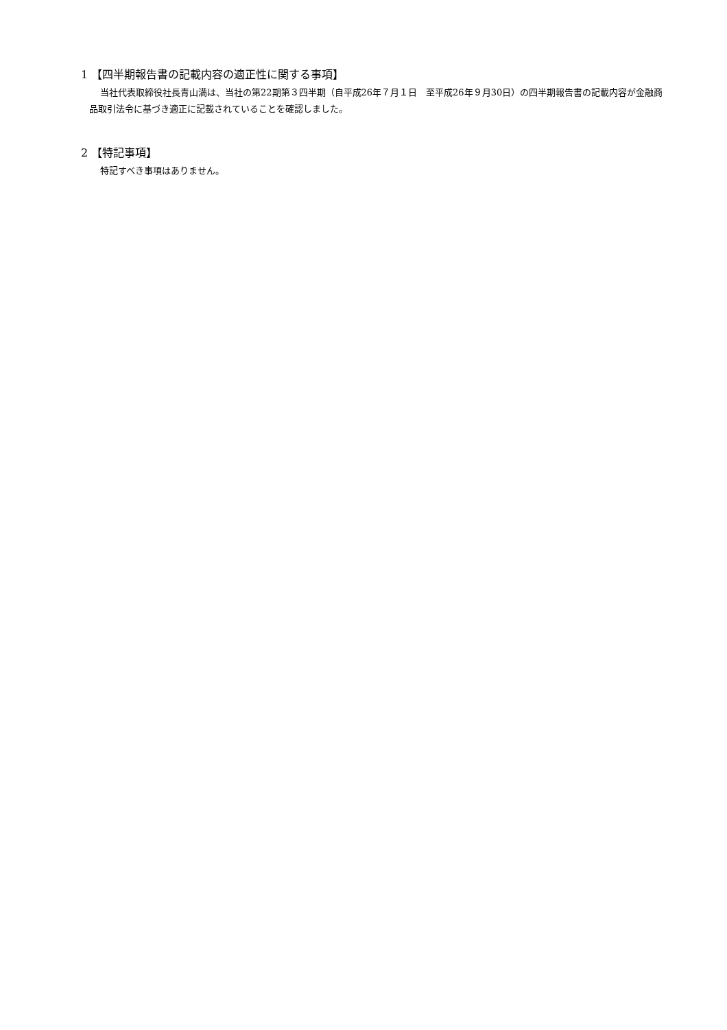1 【四半期報告書の記載内容の適正性に関する事項】
当社代表取締役社長青山満は、当社の第22期第３四半期（自平成26年７月１日　至平成26年９月30日）の四半期報告書の記載内容が金融商品取引法令に基づき適正に記載されていることを確認しました。
2 【特記事項】
特記すべき事項はありません。